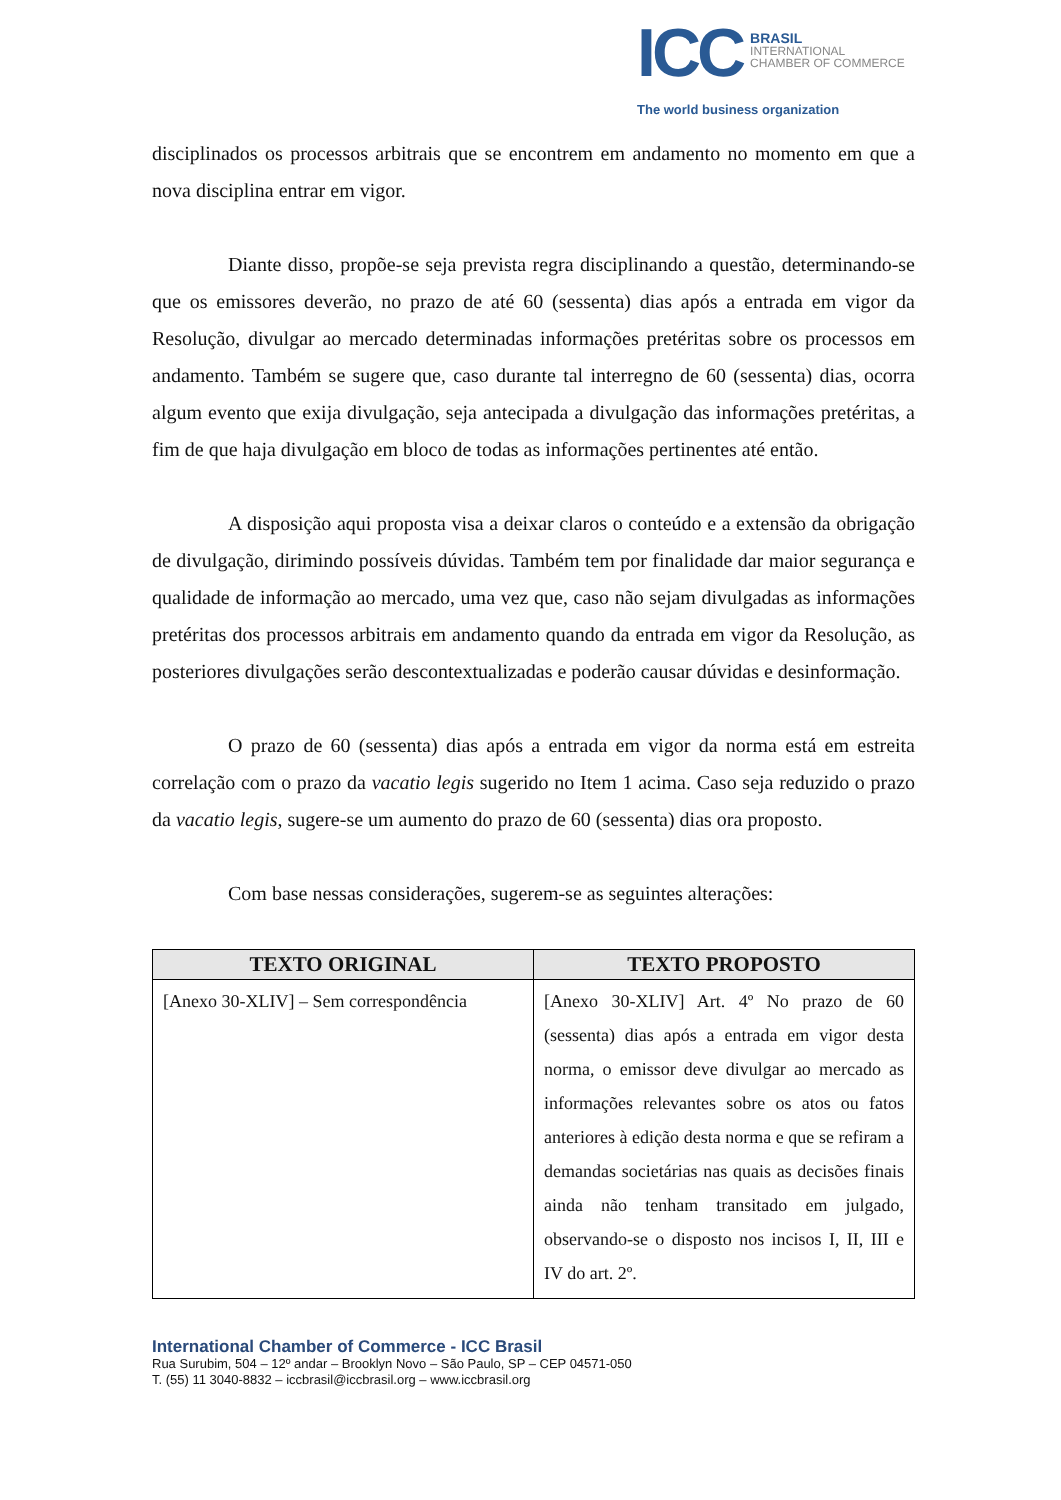ICC
BRASIL
INTERNATIONAL
CHAMBER OF COMMERCE
The world business organization
disciplinados os processos arbitrais que se encontrem em andamento no momento em que a nova disciplina entrar em vigor.
Diante disso, propõe-se seja prevista regra disciplinando a questão, determinando-se que os emissores deverão, no prazo de até 60 (sessenta) dias após a entrada em vigor da Resolução, divulgar ao mercado determinadas informações pretéritas sobre os processos em andamento. Também se sugere que, caso durante tal interregno de 60 (sessenta) dias, ocorra algum evento que exija divulgação, seja antecipada a divulgação das informações pretéritas, a fim de que haja divulgação em bloco de todas as informações pertinentes até então.
A disposição aqui proposta visa a deixar claros o conteúdo e a extensão da obrigação de divulgação, dirimindo possíveis dúvidas. Também tem por finalidade dar maior segurança e qualidade de informação ao mercado, uma vez que, caso não sejam divulgadas as informações pretéritas dos processos arbitrais em andamento quando da entrada em vigor da Resolução, as posteriores divulgações serão descontextualizadas e poderão causar dúvidas e desinformação.
O prazo de 60 (sessenta) dias após a entrada em vigor da norma está em estreita correlação com o prazo da vacatio legis sugerido no Item 1 acima. Caso seja reduzido o prazo da vacatio legis, sugere-se um aumento do prazo de 60 (sessenta) dias ora proposto.
Com base nessas considerações, sugerem-se as seguintes alterações:
| TEXTO ORIGINAL | TEXTO PROPOSTO |
| --- | --- |
| [Anexo 30-XLIV] – Sem correspondência | [Anexo 30-XLIV] Art. 4º No prazo de 60 (sessenta) dias após a entrada em vigor desta norma, o emissor deve divulgar ao mercado as informações relevantes sobre os atos ou fatos anteriores à edição desta norma e que se refiram a demandas societárias nas quais as decisões finais ainda não tenham transitado em julgado, observando-se o disposto nos incisos I, II, III e IV do art. 2º. |
International Chamber of Commerce - ICC Brasil
Rua Surubim, 504 – 12º andar – Brooklyn Novo – São Paulo, SP – CEP 04571-050
T. (55) 11 3040-8832 – iccbrasil@iccbrasil.org – www.iccbrasil.org